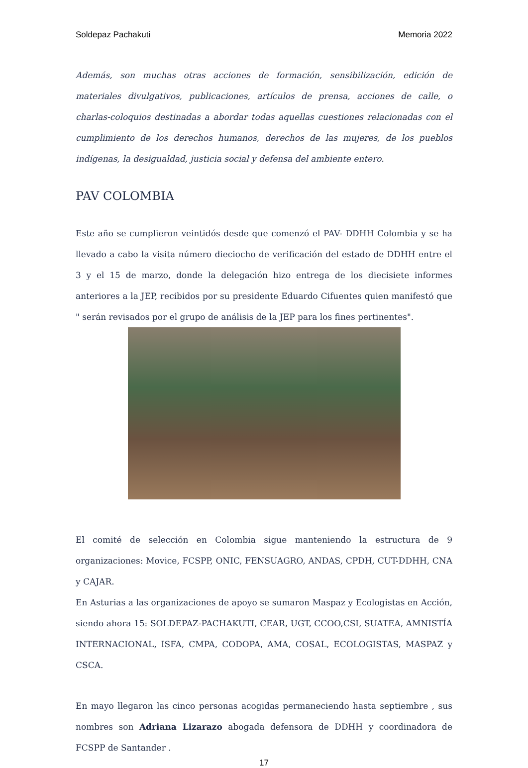Soldepaz Pachakuti Memoria 2022
Además, son muchas otras acciones de formación, sensibilización, edición de materiales divulgativos, publicaciones, artículos de prensa, acciones de calle, o charlas-coloquios destinadas a abordar todas aquellas cuestiones relacionadas con el cumplimiento de los derechos humanos, derechos de las mujeres, de los pueblos indígenas, la desigualdad, justicia social y defensa del ambiente entero.
PAV COLOMBIA
Este año se cumplieron veintidós desde que comenzó el PAV- DDHH Colombia y se ha llevado a cabo la visita número dieciocho de verificación del estado de DDHH entre el 3 y el 15 de marzo, donde la delegación hizo entrega de los diecisiete informes anteriores a la JEP, recibidos por su presidente Eduardo Cifuentes quien manifestó que " serán revisados por el grupo de análisis de la JEP para los fines pertinentes".
El comité de selección en Colombia sigue manteniendo la estructura de 9 organizaciones: Movice, FCSPP, ONIC, FENSUAGRO, ANDAS, CPDH, CUT-DDHH, CNA y CAJAR.
En Asturias a las organizaciones de apoyo se sumaron Maspaz y Ecologistas en Acción, siendo ahora 15: SOLDEPAZ-PACHAKUTI, CEAR, UGT, CCOO,CSI, SUATEA, AMNISTÍA INTERNACIONAL, ISFA, CMPA, CODOPA, AMA, COSAL, ECOLOGISTAS, MASPAZ y CSCA.
En mayo llegaron las cinco personas acogidas permaneciendo hasta septiembre , sus nombres son Adriana Lizarazo abogada defensora de DDHH y coordinadora de FCSPP de Santander .
17